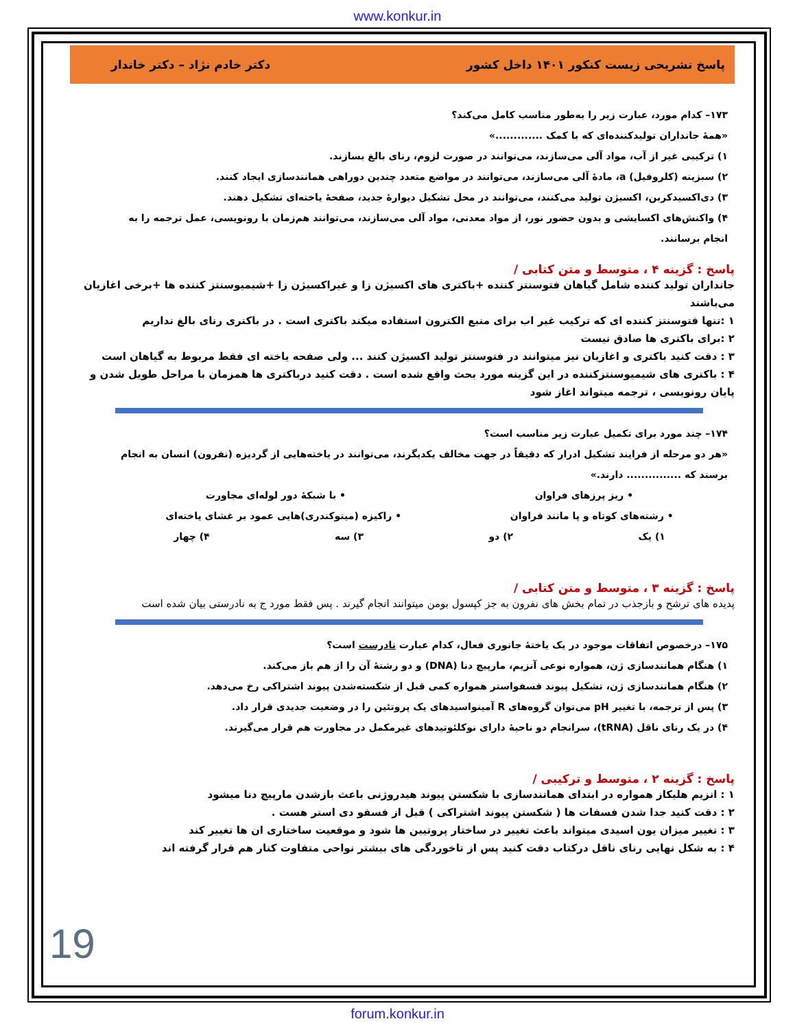www.konkur.in
پاسخ تشریحی زیست کنکور ۱۴۰۱ داخل کشور دکتر خادم نژاد – دکتر خاندار
۱۷۳– کدام مورد، عبارت زیر را به‌طور مناسب کامل می‌کند؟
«همهٔ جانداران تولیدکننده‌ای که با کمک .............»
۱) ترکیبی غیر از آب، مواد آلی می‌سازند، می‌توانند در صورت لزوم، رنای بالغ بسازند.
۲) سبزینه (کلروفیل) a، مادهٔ آلی می‌سازند، می‌توانند در مواضع متعدد چندین دوراهی همانندسازی ایجاد کنند.
۳) دی‌اکسیدکربن، اکسیژن تولید می‌کنند، می‌توانند در محل تشکیل دیوارهٔ جدید، صفحهٔ یاخته‌ای تشکیل دهند.
۴) واکنش‌های اکسایشی و بدون حضور نور، از مواد معدنی، مواد آلی می‌سازند، می‌توانند هم‌زمان با رونویسی، عمل ترجمه را به انجام برسانند.
پاسخ : گزینه ۴ ، متوسط و متن کتابی /
جانداران تولید کننده شامل گیاهان فتوسنتز کننده +باکتری های اکسیژن زا و غیراکسیژن زا +شیمیوسنتز کننده ها +برخی اغازیان می‌باشند
۱ :تنها فتوسنتز کننده ای که ترکیب غیر اب برای منبع الکترون استفاده میکند باکتری است . در باکتری رنای بالغ نداریم
۲ :برای باکتری ها صادق نیست
۳ : دقت کنید باکتری و اغازیان نیز میتوانند در فتوسنتز تولید اکسیژن کنند ... ولی صفحه یاخته ای فقط مربوط به گیاهان است
۴ : باکتری های شیمیوسنتزکننده در این گزینه مورد بحث واقع شده است . دقت کنید درباکتری ها همزمان با مراحل طویل شدن و پایان رونویسی ، ترجمه میتواند اغاز شود
۱۷۴– چند مورد برای تکمیل عبارت زیر مناسب است؟
«هر دو مرحله از فرایند تشکیل ادرار که دقیقاً در جهت مخالف یکدیگرند، می‌توانند در یاخته‌هایی از گردیزه (نفرون) انسان به انجام برسند که ............... دارند.»
• ریز پرزهای فراوان • با شبکهٔ دور لوله‌ای مجاورت
• رشته‌های کوتاه و پا مانند فراوان • راکیزه (میتوکندری)‌هایی عمود بر غشای یاخته‌ای
۱) یک ۲) دو ۳) سه ۴) چهار
پاسخ : گزینه ۳ ، متوسط و متن کتابی /
پدیده های ترشح و بازجذب در تمام بخش های نفرون به جز کپسول بومن میتوانند انجام گیرند . پس فقط مورد ج به نادرستی بیان شده است
۱۷۵– درخصوص اتفاقات موجود در یک یاختهٔ جانوری فعال، کدام عبارت نادرست است؟
۱) هنگام همانندسازی ژن، همواره نوعی آنزیم، مارپیچ دنا (DNA) و دو رشتهٔ آن را از هم باز می‌کند.
۲) هنگام همانندسازی ژن، تشکیل پیوند فسفواستر همواره کمی قبل از شکسته‌شدن پیوند اشتراکی رخ می‌دهد.
۳) پس از ترجمه، با تغییر pH می‌توان گروه‌های R آمینواسیدهای یک پروتئین را در وضعیت جدیدی قرار داد.
۴) در یک رنای ناقل (tRNA)، سرانجام دو ناحیهٔ دارای نوکلئوتیدهای غیرمکمل در مجاورت هم قرار می‌گیرند.
پاسخ : گزینه ۲ ، متوسط و ترکیبی /
۱ : انزیم هلیکاز همواره در ابتدای همانندسازی با شکستن پیوند هیدروژنی باعث بازشدن مارپیچ دنا میشود
۲ : دقت کنید جدا شدن فسفات ها ( شکستن پیوند اشتراکی ) قبل از فسفو دی استر هست .
۳ : تغییر میزان یون اسیدی میتواند باعث تغییر در ساختار پروتیین ها شود و موقعیت ساختاری ان ها تغییر کند
۴ : به شکل نهایی رنای ناقل درکتاب دقت کنید پس از تاخوردگی های بیشتر نواحی متفاوت کنار هم قرار گرفته اند
19
forum.konkur.in